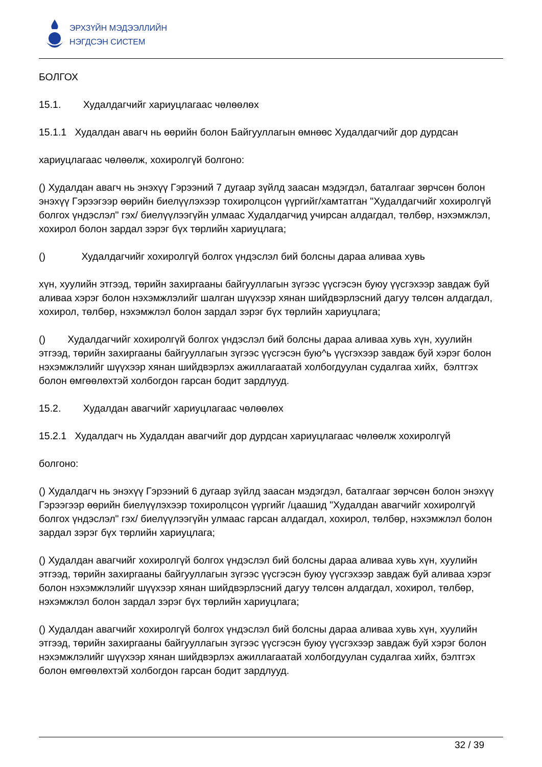ЭРХЗҮЙН МЭДЭЭЛЛИЙН
НЭГДСЭН СИСТЕМ
БОЛГОХ
15.1. Худалдагчийг хариуцлагаас чөлөөлөх
15.1.1 Худалдан авагч нь өөрийн болон Байгууллагын өмнөөс Худалдагчийг дор дурдсан
хариуцлагаас чөлөөлж, хохиролгүй болгоно:
() Худалдан авагч нь энэхүү Гэрээний 7 дугаар зүйлд заасан мэдэгдэл, баталгааг зөрчсөн болон энэхүү Гэрээгээр өөрийн биелүүлэхээр тохиролцсон үүргийг/хамтатган "Худалдагчийг хохиролгүй болгох үндэслэл" гэх/ биелүүлээгүйн улмаас Худалдагчид учирсан алдагдал, төлбөр, нэхэмжлэл, хохирол болон зардал зэрэг бүх төрлийн хариуцлага;
() Худалдагчийг хохиролгүй болгох үндэслэл бий болсны дараа аливаа хувь
хүн, хуулийн этгээд, төрийн захиргааны байгууллагын зүгээс үүсгэсэн буюу үүсгэхээр завдаж буй аливаа хэрэг болон нэхэмжлэлийг шалган шүүхээр хянан шийдвэрлэсний дагуу төлсөн алдагдал, хохирол, төлбөр, нэхэмжлэл болон зардал зэрэг бүх төрлийн хариуцлага;
() Худалдагчийг хохиролгүй болгох үндэслэл бий болсны дараа аливаа хувь хүн, хуулийн этгээд, төрийн захиргааны байгууллагын зүгээс үүсгэсэн бую^ь үүсгэхээр завдаж буй хэрэг болон нэхэмжлэлийг шүүхээр хянан шийдвэрлэх ажиллагаатай холбогдуулан судалгаа хийх, бэлтгэх болон өмгөөлөхтэй холбогдон гарсан бодит зардлууд.
15.2. Худалдан авагчийг хариуцлагаас чөлөөлөх
15.2.1 Худалдагч нь Худалдан авагчийг дор дурдсан хариуцлагаас чөлөөлж хохиролгүй
болгоно:
() Худалдагч нь энэхүү Гэрээний 6 дугаар зүйлд заасан мэдэгдэл, баталгааг зөрчсөн болон энэхүү Гэрээгээр өөрийн биелүүлэхээр тохиролцсон үүргийг /цаашид "Худалдан авагчийг хохиролгүй болгох үндэслэл" гэх/ биелүүлээгүйн улмаас гарсан алдагдал, хохирол, төлбөр, нэхэмжлэл болон зардал зэрэг бүх төрлийн хариуцлага;
() Худалдан авагчийг хохиролгүй болгох үндэслэл бий болсны дараа аливаа хувь хүн, хуулийн этгээд, төрийн захиргааны байгууллагын зүгээс үүсгэсэн буюу үүсгэхээр завдаж буй аливаа хэрэг болон нэхэмжлэлийг шүүхээр хянан шийдвэрлэсний дагуу төлсөн алдагдал, хохирол, төлбөр, нэхэмжлэл болон зардал зэрэг бүх төрлийн хариуцлага;
() Худалдан авагчийг хохиролгүй болгох үндэслэл бий болсны дараа аливаа хувь хүн, хуулийн этгээд, төрийн захиргааны байгууллагын зүгээс үүсгэсэн буюу үүсгэхээр завдаж буй хэрэг болон нэхэмжлэлийг шүүхээр хянан шийдвэрлэх ажиллагаатай холбогдуулан судалгаа хийх, бэлтгэх болон өмгөөлөхтэй холбогдон гарсан бодит зардлууд.
32 / 39